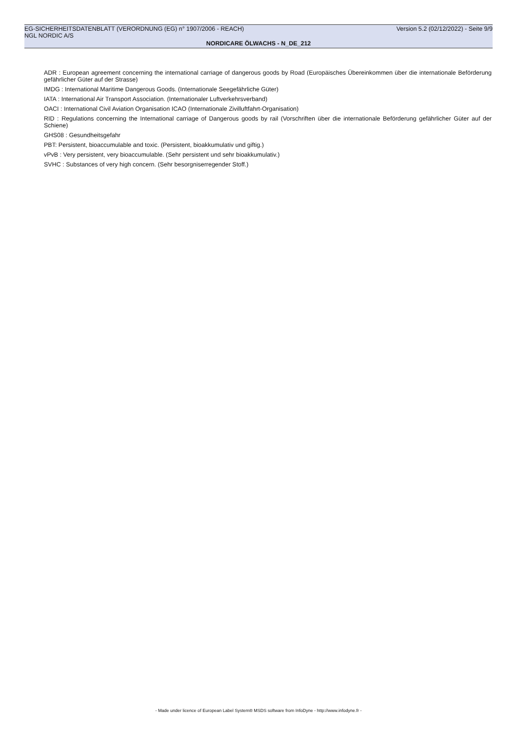EG-SICHERHEITSDATENBLATT (VERORDNUNG (EG) n° 1907/2006 - REACH) Version 5.2 (02/12/2022) - Seite 9/9
NGL NORDIC A/S
NORDICARE ÖLWACHS - N_DE_212
ADR : European agreement concerning the international carriage of dangerous goods by Road (Europäisches Übereinkommen über die internationale Beförderung gefährlicher Güter auf der Strasse)
IMDG : International Maritime Dangerous Goods. (Internationale Seegefährliche Güter)
IATA : International Air Transport Association. (Internationaler Luftverkehrsverband)
OACI : International Civil Aviation Organisation ICAO (Internationale Zivilluftfahrt-Organisation)
RID : Regulations concerning the International carriage of Dangerous goods by rail (Vorschriften über die internationale Beförderung gefährlicher Güter auf der Schiene)
GHS08 : Gesundheitsgefahr
PBT: Persistent, bioaccumulable and toxic. (Persistent, bioakkumulativ und giftig.)
vPvB : Very persistent, very bioaccumulable. (Sehr persistent und sehr bioakkumulativ.)
SVHC : Substances of very high concern. (Sehr besorgniserregender Stoff.)
- Made under licence of European Label System® MSDS software from InfoDyne - http://www.infodyne.fr -